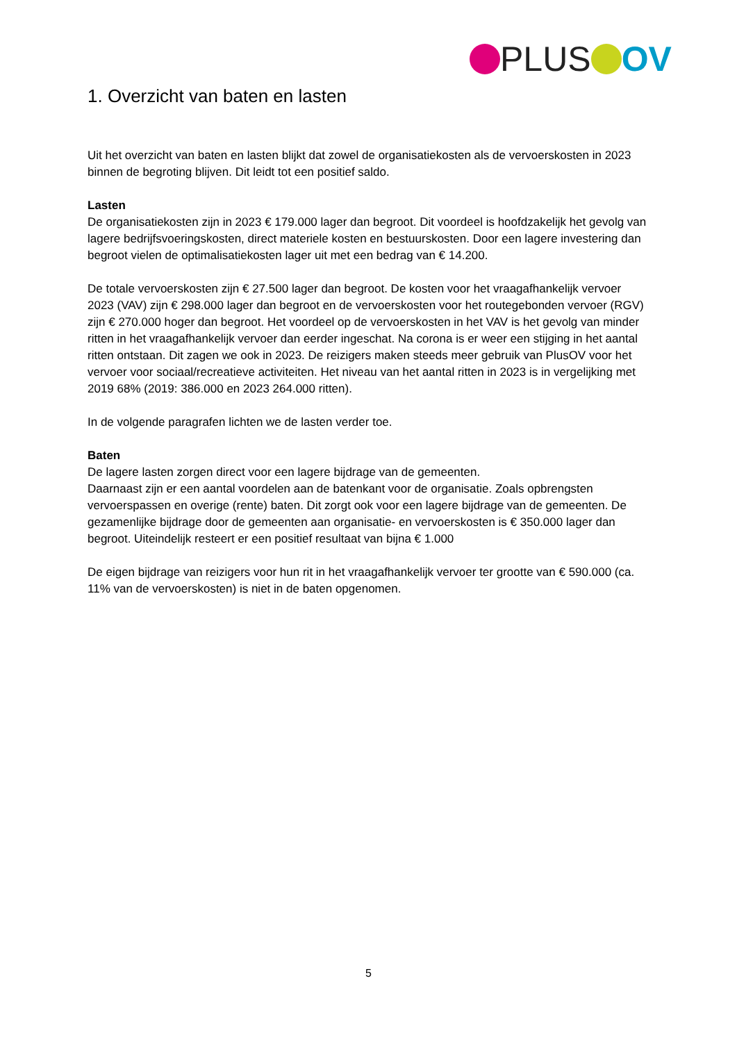PLUS OV
1. Overzicht van baten en lasten
Uit het overzicht van baten en lasten blijkt dat zowel de organisatiekosten als de vervoerskosten in 2023 binnen de begroting blijven. Dit leidt tot een positief saldo.
Lasten
De organisatiekosten zijn in 2023 € 179.000 lager dan begroot. Dit voordeel is hoofdzakelijk het gevolg van lagere bedrijfsvoeringskosten, direct materiele kosten en bestuurskosten. Door een lagere investering dan begroot vielen de optimalisatiekosten lager uit met een bedrag van € 14.200.
De totale vervoerskosten zijn € 27.500 lager dan begroot. De kosten voor het vraagafhankelijk vervoer 2023 (VAV) zijn € 298.000 lager dan begroot en de vervoerskosten voor het routegebonden vervoer (RGV) zijn € 270.000 hoger dan begroot. Het voordeel op de vervoerskosten in het VAV is het gevolg van minder ritten in het vraagafhankelijk vervoer dan eerder ingeschat. Na corona is er weer een stijging in het aantal ritten ontstaan. Dit zagen we ook in 2023. De reizigers maken steeds meer gebruik van PlusOV voor het vervoer voor sociaal/recreatieve activiteiten. Het niveau van het aantal ritten in 2023 is in vergelijking met 2019 68% (2019: 386.000 en 2023 264.000 ritten).
In de volgende paragrafen lichten we de lasten verder toe.
Baten
De lagere lasten zorgen direct voor een lagere bijdrage van de gemeenten.
Daarnaast zijn er een aantal voordelen aan de batenkant voor de organisatie. Zoals opbrengsten vervoerspassen en overige (rente) baten. Dit zorgt ook voor een lagere bijdrage van de gemeenten. De gezamenlijke bijdrage door de gemeenten aan organisatie- en vervoerskosten is € 350.000 lager dan begroot. Uiteindelijk resteert er een positief resultaat van bijna € 1.000
De eigen bijdrage van reizigers voor hun rit in het vraagafhankelijk vervoer ter grootte van € 590.000 (ca. 11% van de vervoerskosten) is niet in de baten opgenomen.
5